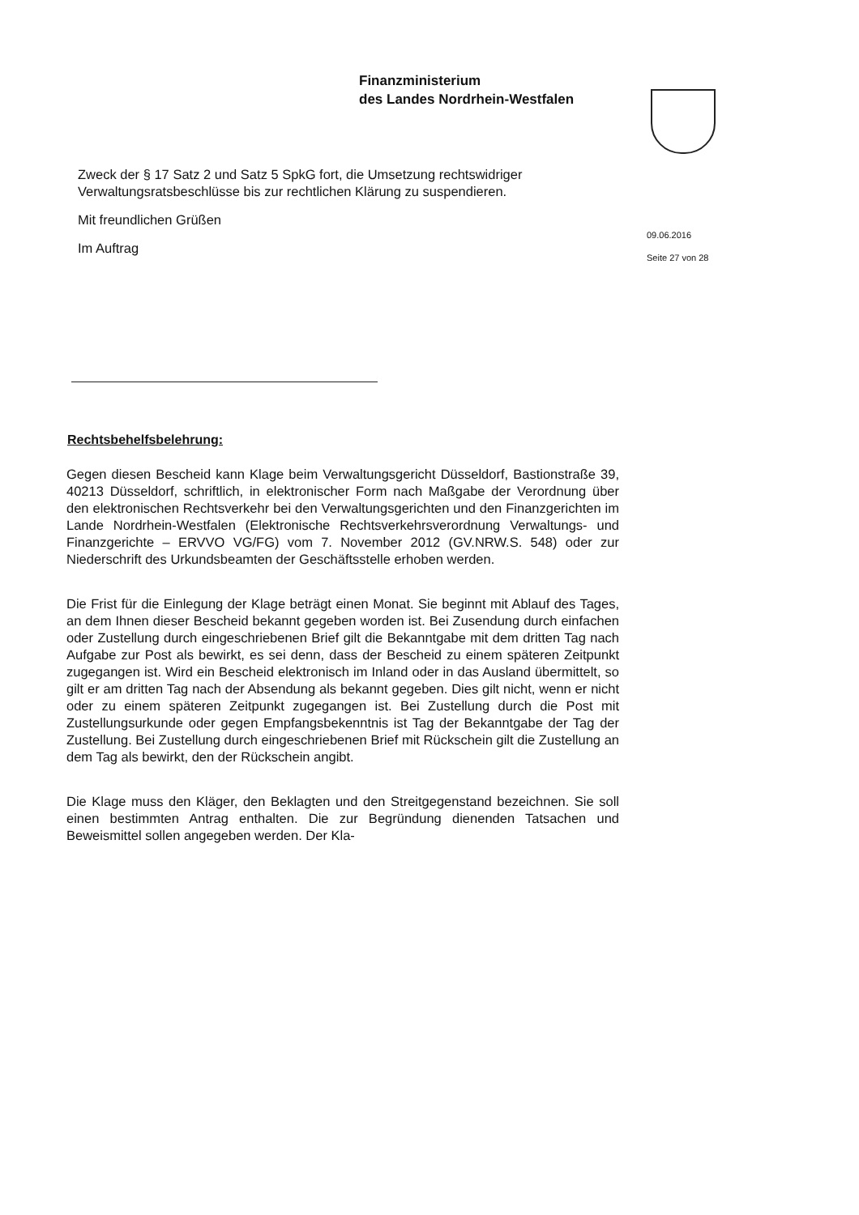Finanzministerium
des Landes Nordrhein-Westfalen
09.06.2016
Seite 27 von 28
Zweck der § 17 Satz 2 und Satz 5 SpkG fort, die Umsetzung rechtswidriger Verwaltungsratsbeschlüsse bis zur rechtlichen Klärung zu suspendieren.
Mit freundlichen Grüßen
Im Auftrag
Rechtsbehelfsbelehrung:
Gegen diesen Bescheid kann Klage beim Verwaltungsgericht Düsseldorf, Bastionstraße 39, 40213 Düsseldorf, schriftlich, in elektronischer Form nach Maßgabe der Verordnung über den elektronischen Rechtsverkehr bei den Verwaltungsgerichten und den Finanzgerichten im Lande Nordrhein-Westfalen (Elektronische Rechtsverkehrsverordnung Verwaltungs- und Finanzgerichte – ERVVO VG/FG) vom 7. November 2012 (GV.NRW.S. 548) oder zur Niederschrift des Urkundsbeamten der Geschäftsstelle erhoben werden.
Die Frist für die Einlegung der Klage beträgt einen Monat. Sie beginnt mit Ablauf des Tages, an dem Ihnen dieser Bescheid bekannt gegeben worden ist. Bei Zusendung durch einfachen oder Zustellung durch eingeschriebenen Brief gilt die Bekanntgabe mit dem dritten Tag nach Aufgabe zur Post als bewirkt, es sei denn, dass der Bescheid zu einem späteren Zeitpunkt zugegangen ist. Wird ein Bescheid elektronisch im Inland oder in das Ausland übermittelt, so gilt er am dritten Tag nach der Absendung als bekannt gegeben. Dies gilt nicht, wenn er nicht oder zu einem späteren Zeitpunkt zugegangen ist. Bei Zustellung durch die Post mit Zustellungsurkunde oder gegen Empfangsbekenntnis ist Tag der Bekanntgabe der Tag der Zustellung. Bei Zustellung durch eingeschriebenen Brief mit Rückschein gilt die Zustellung an dem Tag als bewirkt, den der Rückschein angibt.
Die Klage muss den Kläger, den Beklagten und den Streitgegenstand bezeichnen. Sie soll einen bestimmten Antrag enthalten. Die zur Begründung dienenden Tatsachen und Beweismittel sollen angegeben werden. Der Kla-